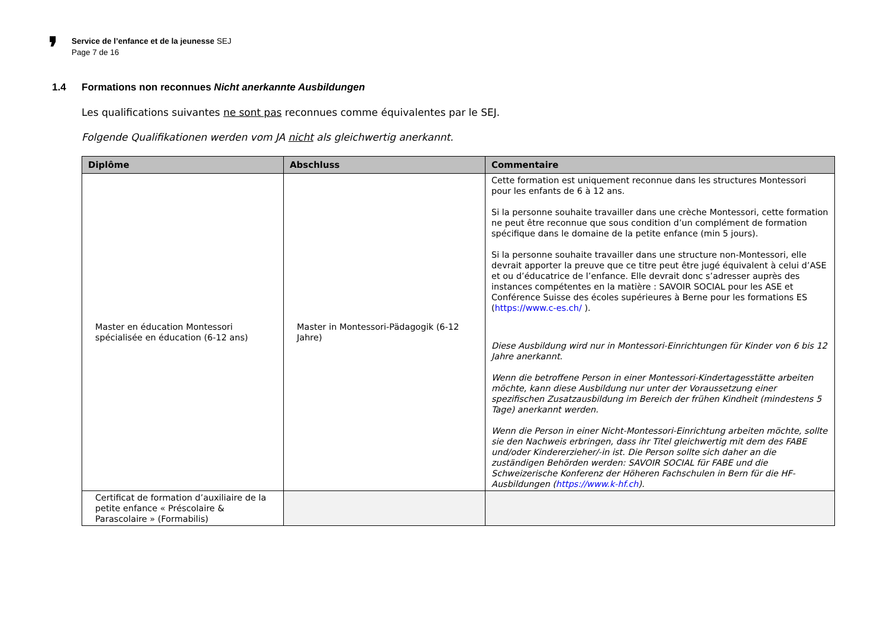❜
Service de l’enfance et de la jeunesse SEJ
Page 7 de 16
1.4 Formations non reconnues Nicht anerkannte Ausbildungen
Les qualifications suivantes ne sont pas reconnues comme équivalentes par le SEJ.
Folgende Qualifikationen werden vom JA nicht als gleichwertig anerkannt.
| Diplôme | Abschluss | Commentaire |
| --- | --- | --- |
| Master en éducation Montessori spécialisée en éducation (6-12 ans) | Master in Montessori-Pädagogik (6-12 Jahre) | Cette formation est uniquement reconnue dans les structures Montessori pour les enfants de 6 à 12 ans. Si la personne souhaite travailler dans une crèche Montessori, cette formation ne peut être reconnue que sous condition d’un complément de formation spécifique dans le domaine de la petite enfance (min 5 jours). Si la personne souhaite travailler dans une structure non-Montessori, elle devrait apporter la preuve que ce titre peut être jugé équivalent à celui d’ASE et ou d’éducatrice de l’enfance. Elle devrait donc s’adresser auprès des instances compétentes en la matière : SAVOIR SOCIAL pour les ASE et Conférence Suisse des écoles supérieures à Berne pour les formations ES ( https://www.c-es.ch/ ). Diese Ausbildung wird nur in Montessori-Einrichtungen für Kinder von 6 bis 12 Jahre anerkannt. Wenn die betroffene Person in einer Montessori-Kindertagesstätte arbeiten möchte, kann diese Ausbildung nur unter der Voraussetzung einer spezifischen Zusatzausbildung im Bereich der frühen Kindheit (mindestens 5 Tage) anerkannt werden. Wenn die Person in einer Nicht-Montessori-Einrichtung arbeiten möchte, sollte sie den Nachweis erbringen, dass ihr Titel gleichwertig mit dem des FABE und/oder Kindererzieher/-in ist. Die Person sollte sich daher an die zuständigen Behörden werden: SAVOIR SOCIAL für FABE und die Schweizerische Konferenz der Höheren Fachschulen in Bern für die HF-Ausbildungen ( https://www.k-hf.ch ). |
| Certificat de formation d’auxiliaire de la petite enfance « Préscolaire & Parascolaire » (Formabilis) | | |